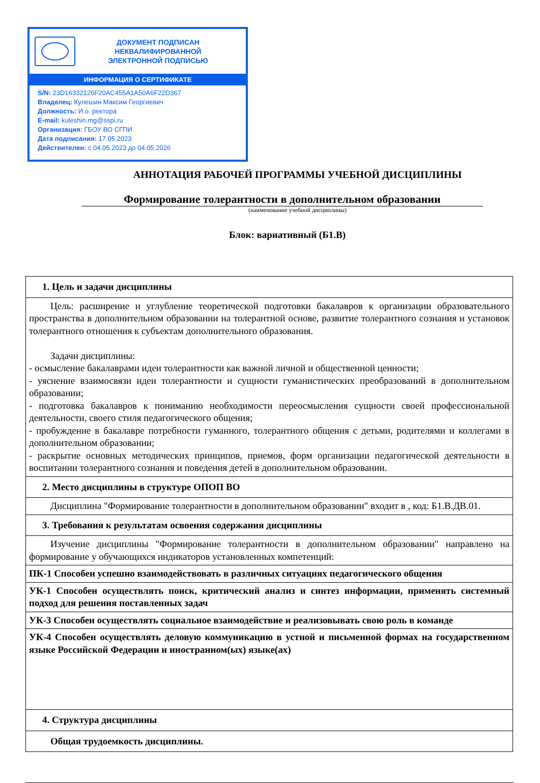ДОКУМЕНТ ПОДПИСАН
НЕКВАЛИФИРОВАННОЙ
ЭЛЕКТРОННОЙ ПОДПИСЬЮ
ИНФОРМАЦИЯ О СЕРТИФИКАТЕ
S/N: 23D16332126F20AC455A1A50A6F22D367
Владелец: Кулешин Максим Георгиевич
Должность: И.о. ректора
E-mail: kuleshin.mg@sspi.ru
Организация: ГБОУ ВО СГПИ
Дата подписания: 17.05.2023
Действителен: с 04.05.2023 до 04.05.2026
АННОТАЦИЯ РАБОЧЕЙ ПРОГРАММЫ УЧЕБНОЙ ДИСЦИПЛИНЫ
Формирование толерантности в дополнительном образовании
(наименование учебной дисциплины)
Блок: вариативный (Б1.В)
| 1. Цель и задачи дисциплины |
| Цель: расширение и углубление теоретической подготовки бакалавров к организации образовательного пространства в дополнительном образовании на толерантной основе, развитие толерантного сознания и установок толерантного отношения к субъектам дополнительного образования. Задачи дисциплины: - осмысление бакалаврами идеи толерантности как важной личной и общественной ценности; - уяснение взаимосвязи идеи толерантности и сущности гуманистических преобразований в дополнительном образовании; - подготовка бакалавров к пониманию необходимости переосмысления сущности своей профессиональной деятельности, своего стиля педагогического общения; - пробуждение в бакалавре потребности гуманного, толерантного общения с детьми, родителями и коллегами в дополнительном образовании; - раскрытие основных методических принципов, приемов, форм организации педагогической деятельности в воспитании толерантного сознания и поведения детей в дополнительном образовании. |
| 2. Место дисциплины в структуре ОПОП ВО |
| Дисциплина "Формирование толерантности в дополнительном образовании" входит в , код: Б1.В.ДВ.01. |
| 3. Требования к результатам освоения содержания дисциплины |
| Изучение дисциплины "Формирование толерантности в дополнительном образовании" направлено на формирование у обучающихся индикаторов установленных компетенций: |
| ПК-1 Способен успешно взаимодействовать в различных ситуациях педагогического общения |
| УК-1 Способен осуществлять поиск, критический анализ и синтез информации, применять системный подход для решения поставленных задач |
| УК-3 Способен осуществлять социальное взаимодействие и реализовывать свою роль в команде |
| УК-4 Способен осуществлять деловую коммуникацию в устной и письменной формах на государственном языке Российской Федерации и иностранном(ых) языке(ах) |
| 4. Структура дисциплины |
| Общая трудоемкость дисциплины. |